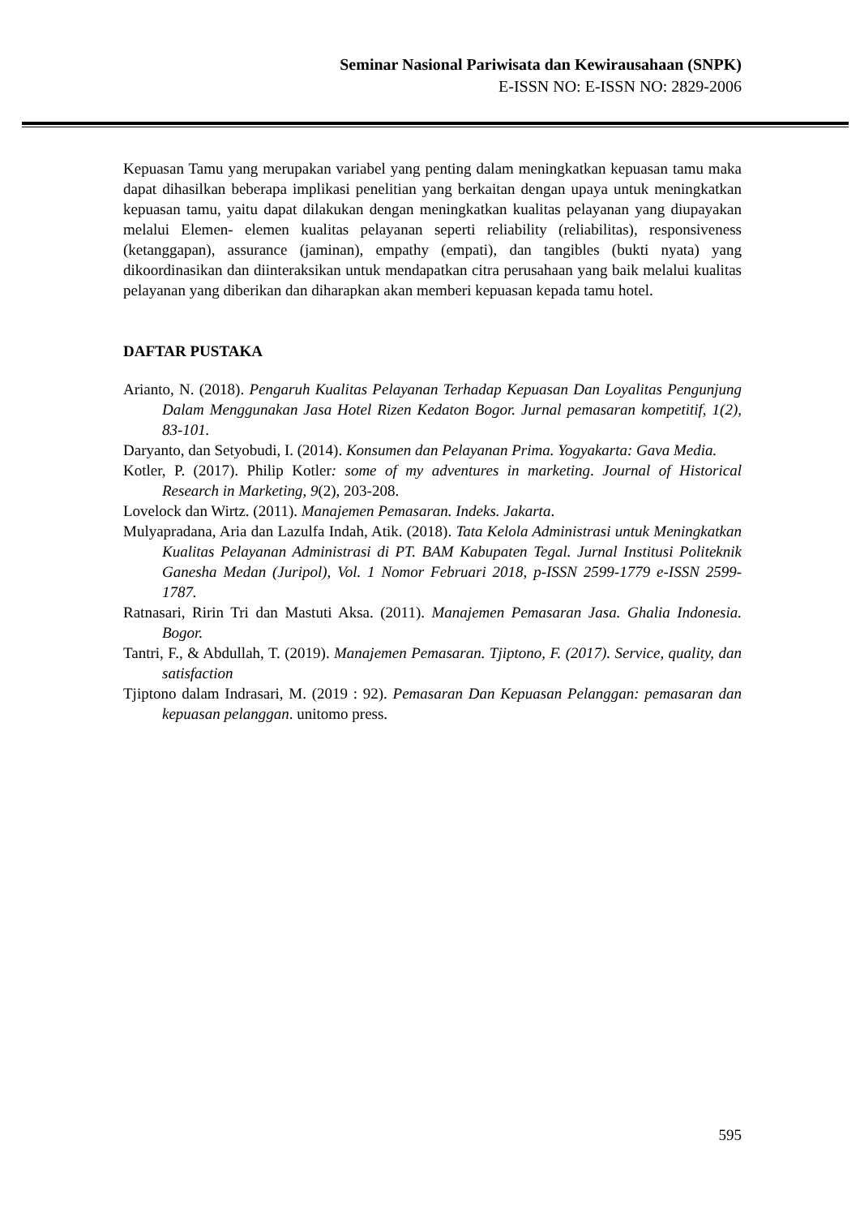Seminar Nasional Pariwisata dan Kewirausahaan (SNPK)
E-ISSN NO: E-ISSN NO: 2829-2006
Kepuasan Tamu yang merupakan variabel yang penting dalam meningkatkan kepuasan tamu maka dapat dihasilkan beberapa implikasi penelitian yang berkaitan dengan upaya untuk meningkatkan kepuasan tamu, yaitu dapat dilakukan dengan meningkatkan kualitas pelayanan yang diupayakan melalui Elemen- elemen kualitas pelayanan seperti reliability (reliabilitas), responsiveness (ketanggapan), assurance (jaminan), empathy (empati), dan tangibles (bukti nyata) yang dikoordinasikan dan diinteraksikan untuk mendapatkan citra perusahaan yang baik melalui kualitas pelayanan yang diberikan dan diharapkan akan memberi kepuasan kepada tamu hotel.
DAFTAR PUSTAKA
Arianto, N. (2018). Pengaruh Kualitas Pelayanan Terhadap Kepuasan Dan Loyalitas Pengunjung Dalam Menggunakan Jasa Hotel Rizen Kedaton Bogor. Jurnal pemasaran kompetitif, 1(2), 83-101.
Daryanto, dan Setyobudi, I. (2014). Konsumen dan Pelayanan Prima. Yogyakarta: Gava Media.
Kotler, P. (2017). Philip Kotler: some of my adventures in marketing. Journal of Historical Research in Marketing, 9(2), 203-208.
Lovelock dan Wirtz. (2011). Manajemen Pemasaran. Indeks. Jakarta.
Mulyapradana, Aria dan Lazulfa Indah, Atik. (2018). Tata Kelola Administrasi untuk Meningkatkan Kualitas Pelayanan Administrasi di PT. BAM Kabupaten Tegal. Jurnal Institusi Politeknik Ganesha Medan (Juripol), Vol. 1 Nomor Februari 2018, p-ISSN 2599-1779 e-ISSN 2599-1787.
Ratnasari, Ririn Tri dan Mastuti Aksa. (2011). Manajemen Pemasaran Jasa. Ghalia Indonesia. Bogor.
Tantri, F., & Abdullah, T. (2019). Manajemen Pemasaran. Tjiptono, F. (2017). Service, quality, dan satisfaction
Tjiptono dalam Indrasari, M. (2019 : 92). Pemasaran Dan Kepuasan Pelanggan: pemasaran dan kepuasan pelanggan. unitomo press.
595